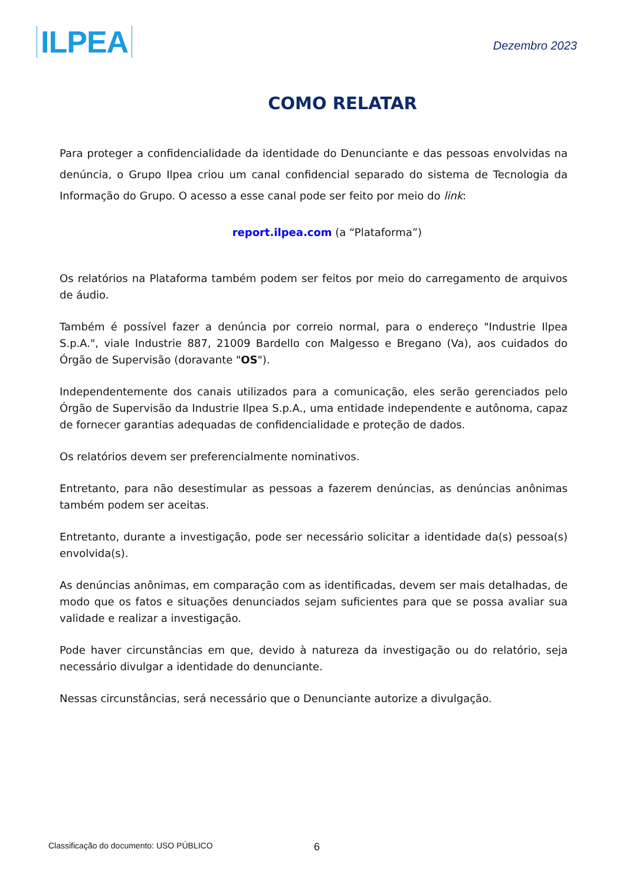ILPEA
Dezembro 2023
COMO RELATAR
Para proteger a confidencialidade da identidade do Denunciante e das pessoas envolvidas na denúncia, o Grupo Ilpea criou um canal confidencial separado do sistema de Tecnologia da Informação do Grupo. O acesso a esse canal pode ser feito por meio do link:
report.ilpea.com (a “Plataforma”)
Os relatórios na Plataforma também podem ser feitos por meio do carregamento de arquivos de áudio.
Também é possível fazer a denúncia por correio normal, para o endereço "Industrie Ilpea S.p.A.", viale Industrie 887, 21009 Bardello con Malgesso e Bregano (Va), aos cuidados do Órgão de Supervisão (doravante "OS").
Independentemente dos canais utilizados para a comunicação, eles serão gerenciados pelo Órgão de Supervisão da Industrie Ilpea S.p.A., uma entidade independente e autônoma, capaz de fornecer garantias adequadas de confidencialidade e proteção de dados.
Os relatórios devem ser preferencialmente nominativos.
Entretanto, para não desestimular as pessoas a fazerem denúncias, as denúncias anônimas também podem ser aceitas.
Entretanto, durante a investigação, pode ser necessário solicitar a identidade da(s) pessoa(s) envolvida(s).
As denúncias anônimas, em comparação com as identificadas, devem ser mais detalhadas, de modo que os fatos e situações denunciados sejam suficientes para que se possa avaliar sua validade e realizar a investigação.
Pode haver circunstâncias em que, devido à natureza da investigação ou do relatório, seja necessário divulgar a identidade do denunciante.
Nessas circunstâncias, será necessário que o Denunciante autorize a divulgação.
Classificação do documento: USO PÚBLICO 6